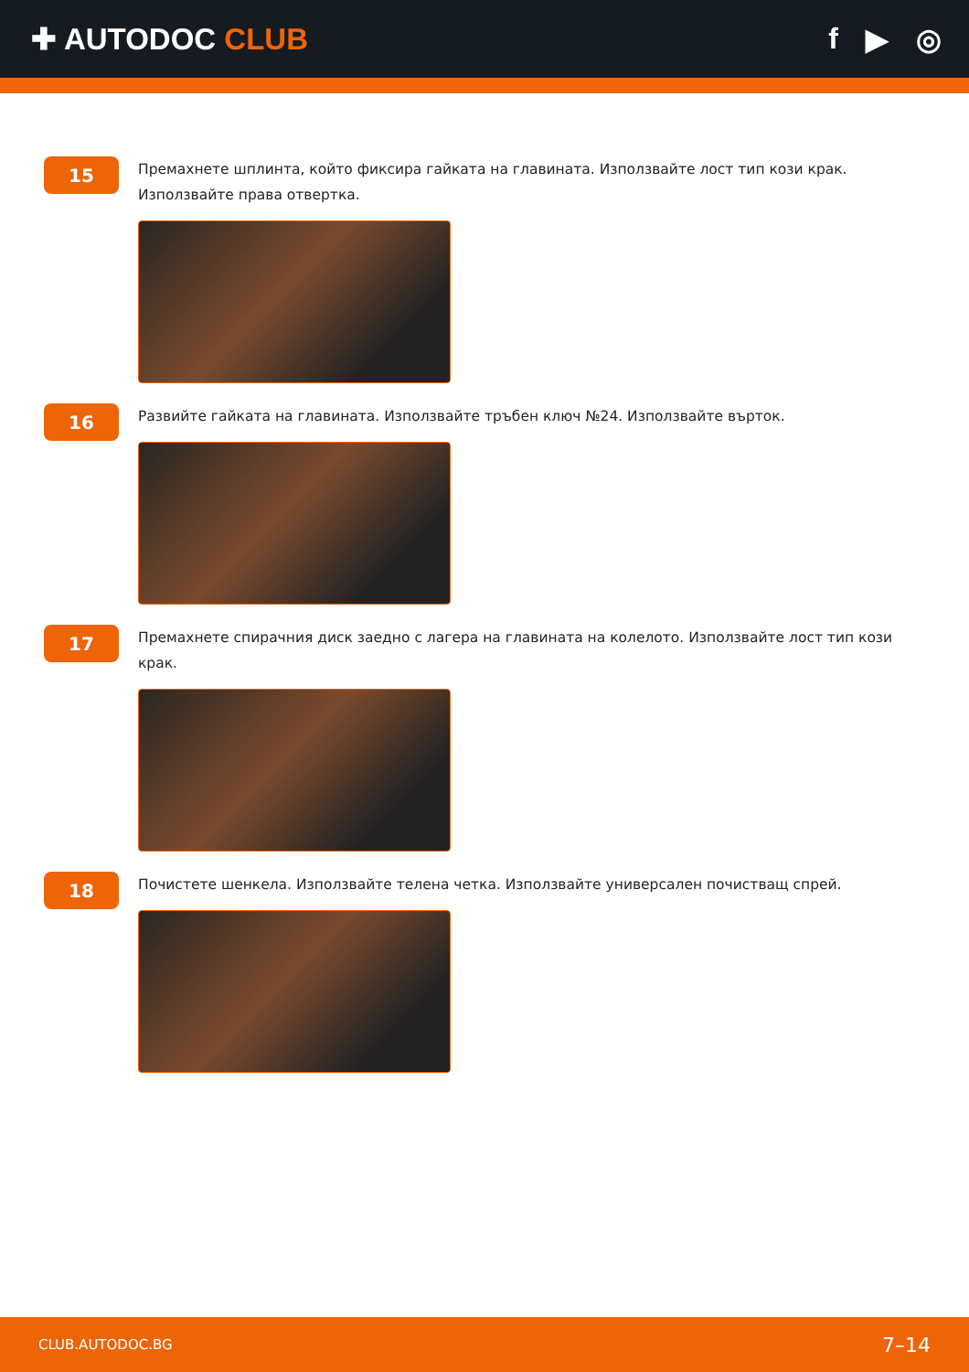✚ AUTODOC CLUB f ▶ ◎
15
Премахнете шплинта, който фиксира гайката на главината. Използвайте лост тип кози крак. Използвайте права отвертка.
16
Развийте гайката на главината. Използвайте тръбен ключ №24. Използвайте върток.
17
Премахнете спирачния диск заедно с лагера на главината на колелото. Използвайте лост тип кози крак.
18
Почистете шенкела. Използвайте телена четка. Използвайте универсален почистващ спрей.
CLUB.AUTODOC.BG 7–14